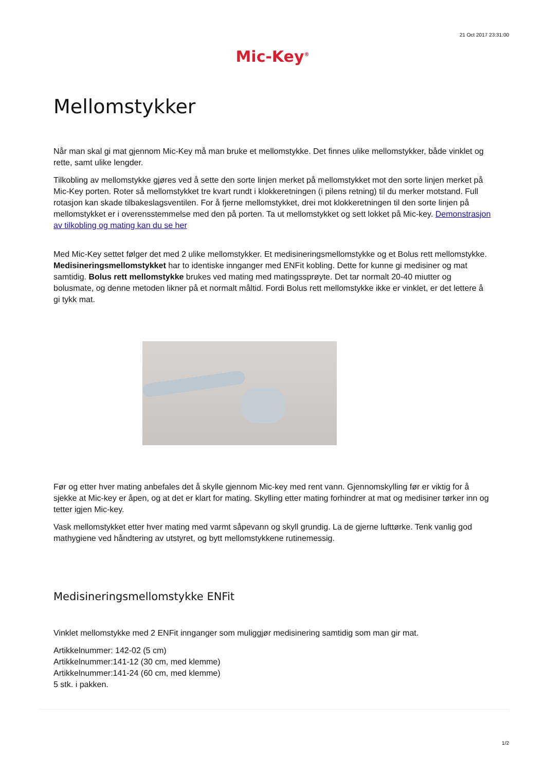21 Oct 2017 23:31:00
Mic-Key<sup>®</sup>
Mellomstykker
Når man skal gi mat gjennom Mic-Key må man bruke et mellomstykke. Det finnes ulike mellomstykker, både vinklet og rette, samt ulike lengder.
Tilkobling av mellomstykke gjøres ved å sette den sorte linjen merket på mellomstykket mot den sorte linjen merket på Mic-Key porten. Roter så mellomstykket tre kvart rundt i klokkeretningen (i pilens retning) til du merker motstand. Full rotasjon kan skade tilbakeslagsventilen. For å fjerne mellomstykket, drei mot klokkeretningen til den sorte linjen på mellomstykket er i overensstemmelse med den på porten. Ta ut mellomstykket og sett lokket på Mic-key. Demonstrasjon av tilkobling og mating kan du se her
Med Mic-Key settet følger det med 2 ulike mellomstykker. Et medisineringsmellomstykke og et Bolus rett mellomstykke. Medisineringsmellomstykket har to identiske innganger med ENFit kobling. Dette for kunne gi medisiner og mat samtidig. Bolus rett mellomstykke brukes ved mating med matingssprøyte. Det tar normalt 20-40 miutter og bolusmate, og denne metoden likner på et normalt måltid. Fordi Bolus rett mellomstykke ikke er vinklet, er det lettere å gi tykk mat.
Før og etter hver mating anbefales det å skylle gjennom Mic-key med rent vann. Gjennomskylling før er viktig for å sjekke at Mic-key er åpen, og at det er klart for mating. Skylling etter mating forhindrer at mat og medisiner tørker inn og tetter igjen Mic-key.
Vask mellomstykket etter hver mating med varmt såpevann og skyll grundig. La de gjerne lufttørke. Tenk vanlig god mathygiene ved håndtering av utstyret, og bytt mellomstykkene rutinemessig.
Medisineringsmellomstykke ENFit
Vinklet mellomstykke med 2 ENFit innganger som muliggjør medisinering samtidig som man gir mat.
Artikkelnummer: 142-02 (5 cm)
Artikkelnummer:141-12 (30 cm, med klemme)
Artikkelnummer:141-24 (60 cm, med klemme)
5 stk. i pakken.
1/2